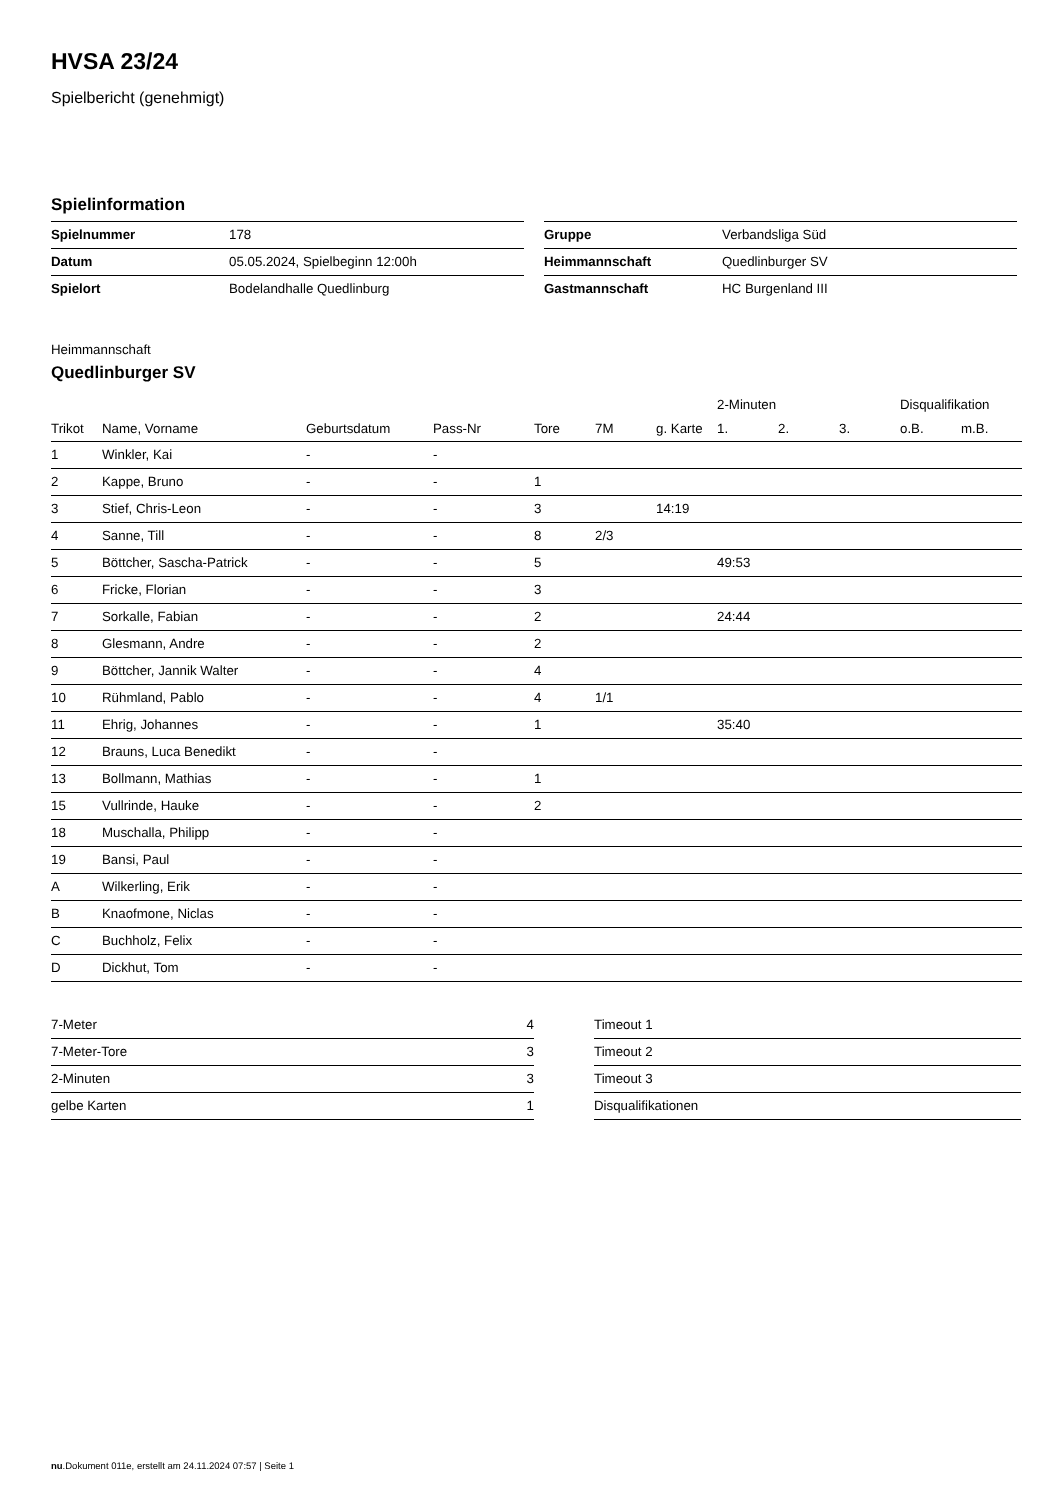HVSA 23/24
Spielbericht (genehmigt)
Spielinformation
| Spielnummer | 178 |
| Datum | 05.05.2024, Spielbeginn 12:00h |
| Spielort | Bodelandhalle Quedlinburg |
| Gruppe | Verbandsliga Süd |
| Heimmannschaft | Quedlinburger SV |
| Gastmannschaft | HC Burgenland III |
Heimmannschaft
Quedlinburger SV
| | | | | | | | 2-Minuten | | | Disqualifikation | |
| --- | --- | --- | --- | --- | --- | --- | --- | --- | --- | --- | --- |
| Trikot | Name, Vorname | Geburtsdatum | Pass-Nr | Tore | 7M | g. Karte | 1. | 2. | 3. | o.B. | m.B. |
| 1 | Winkler, Kai | - | - | | | | | | | | |
| 2 | Kappe, Bruno | - | - | 1 | | | | | | | |
| 3 | Stief, Chris-Leon | - | - | 3 | | 14:19 | | | | | |
| 4 | Sanne, Till | - | - | 8 | 2/3 | | | | | | |
| 5 | Böttcher, Sascha-Patrick | - | - | 5 | | | 49:53 | | | | |
| 6 | Fricke, Florian | - | - | 3 | | | | | | | |
| 7 | Sorkalle, Fabian | - | - | 2 | | | 24:44 | | | | |
| 8 | Glesmann, Andre | - | - | 2 | | | | | | | |
| 9 | Böttcher, Jannik Walter | - | - | 4 | | | | | | | |
| 10 | Rühmland, Pablo | - | - | 4 | 1/1 | | | | | | |
| 11 | Ehrig, Johannes | - | - | 1 | | | 35:40 | | | | |
| 12 | Brauns, Luca Benedikt | - | - | | | | | | | | |
| 13 | Bollmann, Mathias | - | - | 1 | | | | | | | |
| 15 | Vullrinde, Hauke | - | - | 2 | | | | | | | |
| 18 | Muschalla, Philipp | - | - | | | | | | | | |
| 19 | Bansi, Paul | - | - | | | | | | | | |
| A | Wilkerling, Erik | - | - | | | | | | | | |
| B | Knaofmone, Niclas | - | - | | | | | | | | |
| C | Buchholz, Felix | - | - | | | | | | | | |
| D | Dickhut, Tom | - | - | | | | | | | | |
| 7-Meter | 4 |
| 7-Meter-Tore | 3 |
| 2-Minuten | 3 |
| gelbe Karten | 1 |
| Timeout 1 | |
| Timeout 2 | |
| Timeout 3 | |
| Disqualifikationen | |
nu.Dokument 011e, erstellt am 24.11.2024 07:57 | Seite 1